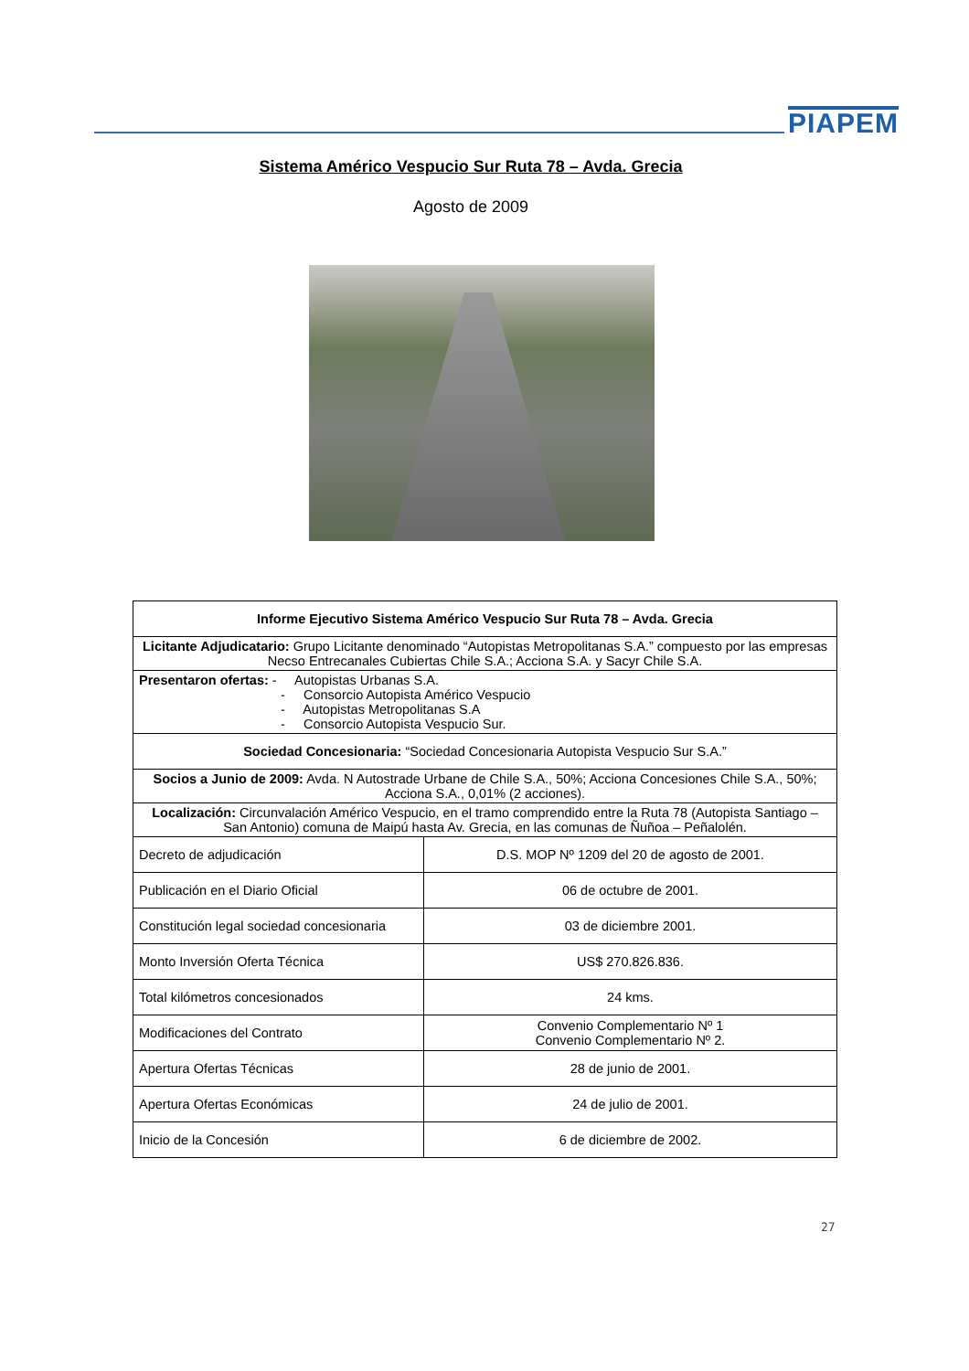PIAPEM
Sistema Américo Vespucio Sur Ruta 78 – Avda. Grecia
Agosto de 2009
| Informe Ejecutivo Sistema Américo Vespucio Sur Ruta 78 – Avda. Grecia | |
| --- | --- |
| Licitante Adjudicatario: Grupo Licitante denominado “Autopistas Metropolitanas S.A.” compuesto por las empresas Necso Entrecanales Cubiertas Chile S.A.; Acciona S.A. y Sacyr Chile S.A. | |
| Presentaron ofertas: - Autopistas Urbanas S.A. - Consorcio Autopista Américo Vespucio - Autopistas Metropolitanas S.A - Consorcio Autopista Vespucio Sur. | |
| Sociedad Concesionaria: “Sociedad Concesionaria Autopista Vespucio Sur S.A.” | |
| Socios a Junio de 2009: Avda. N Autostrade Urbane de Chile S.A., 50%; Acciona Concesiones Chile S.A., 50%; Acciona S.A., 0,01% (2 acciones). | |
| Localización: Circunvalación Américo Vespucio, en el tramo comprendido entre la Ruta 78 (Autopista Santiago – San Antonio) comuna de Maipú hasta Av. Grecia, en las comunas de Ñuñoa – Peñalolén. | |
| Decreto de adjudicación | D.S. MOP Nº 1209 del 20 de agosto de 2001. |
| Publicación en el Diario Oficial | 06 de octubre de 2001. |
| Constitución legal sociedad concesionaria | 03 de diciembre 2001. |
| Monto Inversión Oferta Técnica | US$ 270.826.836. |
| Total kilómetros concesionados | 24 kms. |
| Modificaciones del Contrato | Convenio Complementario Nº 1 Convenio Complementario Nº 2. |
| Apertura Ofertas Técnicas | 28 de junio de 2001. |
| Apertura Ofertas Económicas | 24 de julio de 2001. |
| Inicio de la Concesión | 6 de diciembre de 2002. |
27